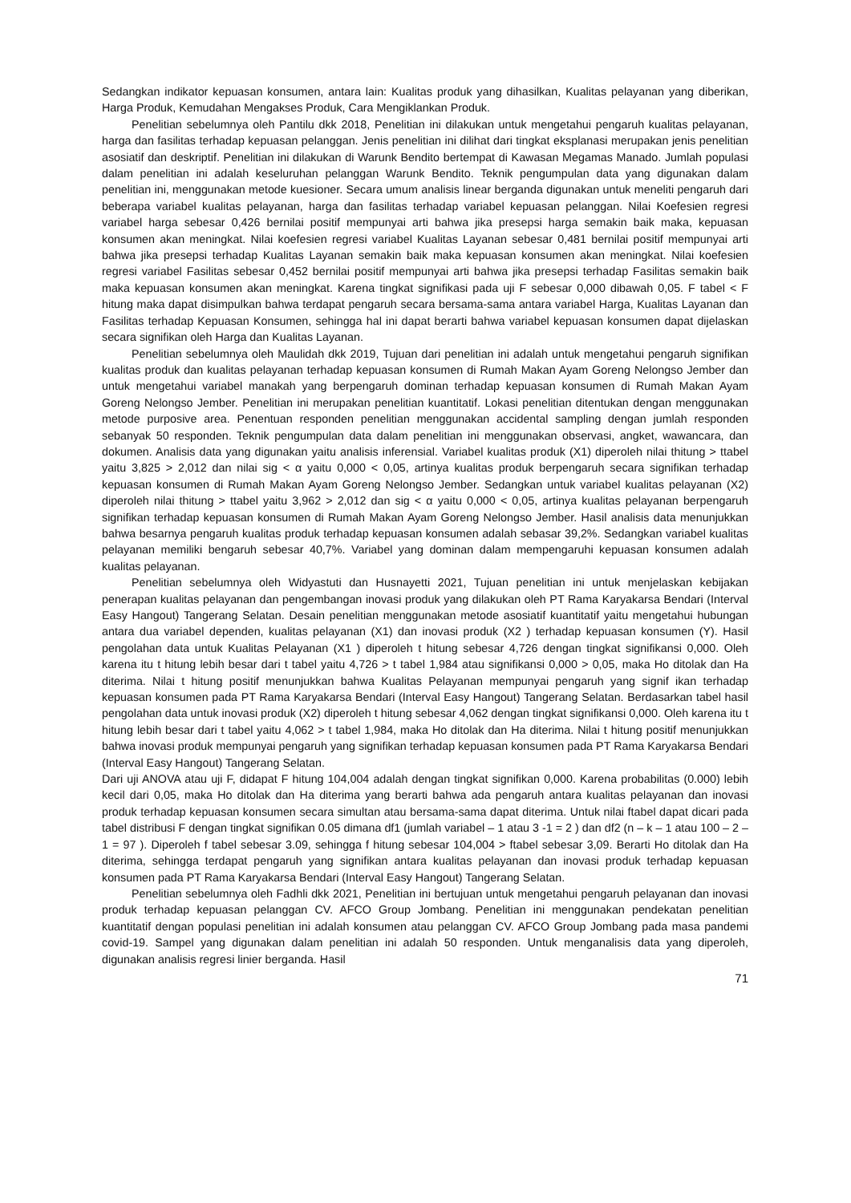Sedangkan indikator kepuasan konsumen, antara lain: Kualitas produk yang dihasilkan, Kualitas pelayanan yang diberikan, Harga Produk, Kemudahan Mengakses Produk, Cara Mengiklankan Produk.
Penelitian sebelumnya oleh Pantilu dkk 2018, Penelitian ini dilakukan untuk mengetahui pengaruh kualitas pelayanan, harga dan fasilitas terhadap kepuasan pelanggan. Jenis penelitian ini dilihat dari tingkat eksplanasi merupakan jenis penelitian asosiatif dan deskriptif. Penelitian ini dilakukan di Warunk Bendito bertempat di Kawasan Megamas Manado. Jumlah populasi dalam penelitian ini adalah keseluruhan pelanggan Warunk Bendito. Teknik pengumpulan data yang digunakan dalam penelitian ini, menggunakan metode kuesioner. Secara umum analisis linear berganda digunakan untuk meneliti pengaruh dari beberapa variabel kualitas pelayanan, harga dan fasilitas terhadap variabel kepuasan pelanggan. Nilai Koefesien regresi variabel harga sebesar 0,426 bernilai positif mempunyai arti bahwa jika presepsi harga semakin baik maka, kepuasan konsumen akan meningkat. Nilai koefesien regresi variabel Kualitas Layanan sebesar 0,481 bernilai positif mempunyai arti bahwa jika presepsi terhadap Kualitas Layanan semakin baik maka kepuasan konsumen akan meningkat. Nilai koefesien regresi variabel Fasilitas sebesar 0,452 bernilai positif mempunyai arti bahwa jika presepsi terhadap Fasilitas semakin baik maka kepuasan konsumen akan meningkat. Karena tingkat signifikasi pada uji F sebesar 0,000 dibawah 0,05. F tabel < F hitung maka dapat disimpulkan bahwa terdapat pengaruh secara bersama-sama antara variabel Harga, Kualitas Layanan dan Fasilitas terhadap Kepuasan Konsumen, sehingga hal ini dapat berarti bahwa variabel kepuasan konsumen dapat dijelaskan secara signifikan oleh Harga dan Kualitas Layanan.
Penelitian sebelumnya oleh Maulidah dkk 2019, Tujuan dari penelitian ini adalah untuk mengetahui pengaruh signifikan kualitas produk dan kualitas pelayanan terhadap kepuasan konsumen di Rumah Makan Ayam Goreng Nelongso Jember dan untuk mengetahui variabel manakah yang berpengaruh dominan terhadap kepuasan konsumen di Rumah Makan Ayam Goreng Nelongso Jember. Penelitian ini merupakan penelitian kuantitatif. Lokasi penelitian ditentukan dengan menggunakan metode purposive area. Penentuan responden penelitian menggunakan accidental sampling dengan jumlah responden sebanyak 50 responden. Teknik pengumpulan data dalam penelitian ini menggunakan observasi, angket, wawancara, dan dokumen. Analisis data yang digunakan yaitu analisis inferensial. Variabel kualitas produk (X1) diperoleh nilai thitung > ttabel yaitu 3,825 > 2,012 dan nilai sig < α yaitu 0,000 < 0,05, artinya kualitas produk berpengaruh secara signifikan terhadap kepuasan konsumen di Rumah Makan Ayam Goreng Nelongso Jember. Sedangkan untuk variabel kualitas pelayanan (X2) diperoleh nilai thitung > ttabel yaitu 3,962 > 2,012 dan sig < α yaitu 0,000 < 0,05, artinya kualitas pelayanan berpengaruh signifikan terhadap kepuasan konsumen di Rumah Makan Ayam Goreng Nelongso Jember. Hasil analisis data menunjukkan bahwa besarnya pengaruh kualitas produk terhadap kepuasan konsumen adalah sebasar 39,2%. Sedangkan variabel kualitas pelayanan memiliki bengaruh sebesar 40,7%. Variabel yang dominan dalam mempengaruhi kepuasan konsumen adalah kualitas pelayanan.
Penelitian sebelumnya oleh Widyastuti dan Husnayetti 2021, Tujuan penelitian ini untuk menjelaskan kebijakan penerapan kualitas pelayanan dan pengembangan inovasi produk yang dilakukan oleh PT Rama Karyakarsa Bendari (Interval Easy Hangout) Tangerang Selatan. Desain penelitian menggunakan metode asosiatif kuantitatif yaitu mengetahui hubungan antara dua variabel dependen, kualitas pelayanan (X1) dan inovasi produk (X2 ) terhadap kepuasan konsumen (Y). Hasil pengolahan data untuk Kualitas Pelayanan (X1 ) diperoleh t hitung sebesar 4,726 dengan tingkat signifikansi 0,000. Oleh karena itu t hitung lebih besar dari t tabel yaitu 4,726 > t tabel 1,984 atau signifikansi 0,000 > 0,05, maka Ho ditolak dan Ha diterima. Nilai t hitung positif menunjukkan bahwa Kualitas Pelayanan mempunyai pengaruh yang signif ikan terhadap kepuasan konsumen pada PT Rama Karyakarsa Bendari (Interval Easy Hangout) Tangerang Selatan. Berdasarkan tabel hasil pengolahan data untuk inovasi produk (X2) diperoleh t hitung sebesar 4,062 dengan tingkat signifikansi 0,000. Oleh karena itu t hitung lebih besar dari t tabel yaitu 4,062 > t tabel 1,984, maka Ho ditolak dan Ha diterima. Nilai t hitung positif menunjukkan bahwa inovasi produk mempunyai pengaruh yang signifikan terhadap kepuasan konsumen pada PT Rama Karyakarsa Bendari (Interval Easy Hangout) Tangerang Selatan.
Dari uji ANOVA atau uji F, didapat F hitung 104,004 adalah dengan tingkat signifikan 0,000. Karena probabilitas (0.000) lebih kecil dari 0,05, maka Ho ditolak dan Ha diterima yang berarti bahwa ada pengaruh antara kualitas pelayanan dan inovasi produk terhadap kepuasan konsumen secara simultan atau bersama-sama dapat diterima. Untuk nilai ftabel dapat dicari pada tabel distribusi F dengan tingkat signifikan 0.05 dimana df1 (jumlah variabel – 1 atau 3 -1 = 2 ) dan df2 (n – k – 1 atau 100 – 2 – 1 = 97 ). Diperoleh f tabel sebesar 3.09, sehingga f hitung sebesar 104,004 > ftabel sebesar 3,09. Berarti Ho ditolak dan Ha diterima, sehingga terdapat pengaruh yang signifikan antara kualitas pelayanan dan inovasi produk terhadap kepuasan konsumen pada PT Rama Karyakarsa Bendari (Interval Easy Hangout) Tangerang Selatan.
Penelitian sebelumnya oleh Fadhli dkk 2021, Penelitian ini bertujuan untuk mengetahui pengaruh pelayanan dan inovasi produk terhadap kepuasan pelanggan CV. AFCO Group Jombang. Penelitian ini menggunakan pendekatan penelitian kuantitatif dengan populasi penelitian ini adalah konsumen atau pelanggan CV. AFCO Group Jombang pada masa pandemi covid-19. Sampel yang digunakan dalam penelitian ini adalah 50 responden. Untuk menganalisis data yang diperoleh, digunakan analisis regresi linier berganda. Hasil
71